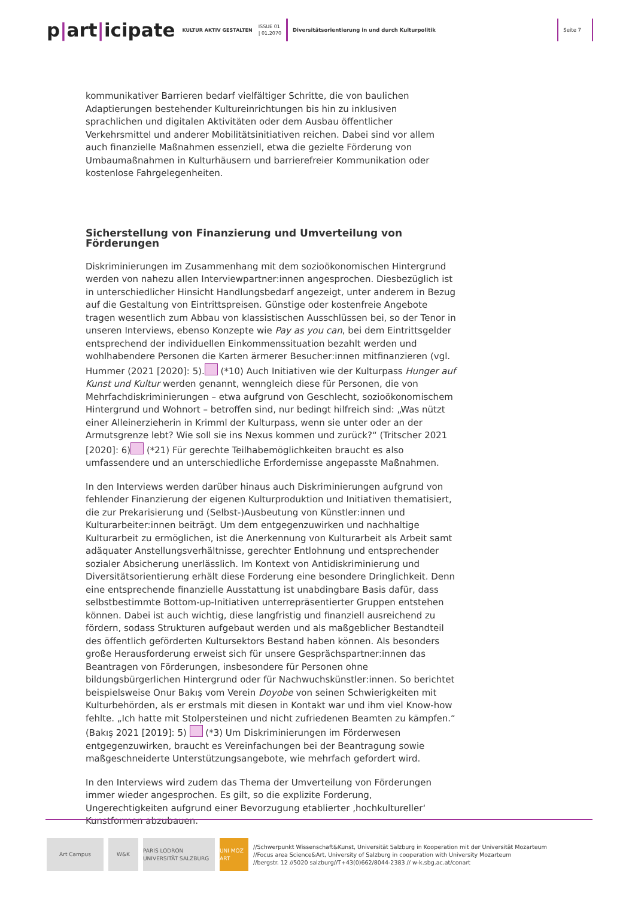p|art|icipate
KULTUR AKTIV GESTALTEN
ISSUE 01
| 01.2070
Diversitätsorientierung in und durch Kulturpolitik
Seite 7
kommunikativer Barrieren bedarf vielfältiger Schritte, die von baulichen Adaptierungen bestehender Kultureinrichtungen bis hin zu inklusiven sprachlichen und digitalen Aktivitäten oder dem Ausbau öffentlicher Verkehrsmittel und anderer Mobilitätsinitiativen reichen. Dabei sind vor allem auch finanzielle Maßnahmen essenziell, etwa die gezielte Förderung von Umbaumaßnahmen in Kulturhäusern und barrierefreier Kommunikation oder kostenlose Fahrgelegenheiten.
Sicherstellung von Finanzierung und Umverteilung von Förderungen
Diskriminierungen im Zusammenhang mit dem sozioökonomischen Hintergrund werden von nahezu allen Interviewpartner:innen angesprochen. Diesbezüglich ist in unterschiedlicher Hinsicht Handlungsbedarf angezeigt, unter anderem in Bezug auf die Gestaltung von Eintrittspreisen. Günstige oder kostenfreie Angebote tragen wesentlich zum Abbau von klassistischen Ausschlüssen bei, so der Tenor in unseren Interviews, ebenso Konzepte wie Pay as you can, bei dem Eintrittsgelder entsprechend der individuellen Einkommenssituation bezahlt werden und wohlhabendere Personen die Karten ärmerer Besucher:innen mitfinanzieren (vgl. Hummer (2021 [2020]: 5). (*10) Auch Initiativen wie der Kulturpass Hunger auf Kunst und Kultur werden genannt, wenngleich diese für Personen, die von Mehrfachdiskriminierungen – etwa aufgrund von Geschlecht, sozioökonomischem Hintergrund und Wohnort – betroffen sind, nur bedingt hilfreich sind: „Was nützt einer Alleinerzieherin in Krimml der Kulturpass, wenn sie unter oder an der Armutsgrenze lebt? Wie soll sie ins Nexus kommen und zurück?“ (Tritscher 2021 [2020]: 6) (*21) Für gerechte Teilhabemöglichkeiten braucht es also umfassendere und an unterschiedliche Erfordernisse angepasste Maßnahmen.
In den Interviews werden darüber hinaus auch Diskriminierungen aufgrund von fehlender Finanzierung der eigenen Kulturproduktion und Initiativen thematisiert, die zur Prekarisierung und (Selbst-)Ausbeutung von Künstler:innen und Kulturarbeiter:innen beiträgt. Um dem entgegenzuwirken und nachhaltige Kulturarbeit zu ermöglichen, ist die Anerkennung von Kulturarbeit als Arbeit samt adäquater Anstellungsverhältnisse, gerechter Entlohnung und entsprechender sozialer Absicherung unerlässlich. Im Kontext von Antidiskriminierung und Diversitätsorientierung erhält diese Forderung eine besondere Dringlichkeit. Denn eine entsprechende finanzielle Ausstattung ist unabdingbare Basis dafür, dass selbstbestimmte Bottom-up-Initiativen unterrepräsentierter Gruppen entstehen können. Dabei ist auch wichtig, diese langfristig und finanziell ausreichend zu fördern, sodass Strukturen aufgebaut werden und als maßgeblicher Bestandteil des öffentlich geförderten Kultursektors Bestand haben können. Als besonders große Herausforderung erweist sich für unsere Gesprächspartner:innen das Beantragen von Förderungen, insbesondere für Personen ohne bildungsbürgerlichen Hintergrund oder für Nachwuchskünstler:innen. So berichtet beispielsweise Onur Bakış vom Verein Doyobe von seinen Schwierigkeiten mit Kulturbehörden, als er erstmals mit diesen in Kontakt war und ihm viel Know-how fehlte. „Ich hatte mit Stolpersteinen und nicht zufriedenen Beamten zu kämpfen.“ (Bakış 2021 [2019]: 5) (*3) Um Diskriminierungen im Förderwesen entgegenzuwirken, braucht es Vereinfachungen bei der Beantragung sowie maßgeschneiderte Unterstützungsangebote, wie mehrfach gefordert wird.
In den Interviews wird zudem das Thema der Umverteilung von Förderungen immer wieder angesprochen. Es gilt, so die explizite Forderung, Ungerechtigkeiten aufgrund einer Bevorzugung etablierter ‚hochkultureller‘ Kunstformen abzubauen.
Art Campus W&K
PARIS LODRON UNIVERSITÄT SALZBURG
UNI MOZ ART
//Schwerpunkt Wissenschaft&Kunst, Universität Salzburg in Kooperation mit der Universität Mozarteum
//Focus area Science&Art, University of Salzburg in cooperation with University Mozarteum
//bergstr. 12 //5020 salzburg//T+43(0)662/8044-2383 // w-k.sbg.ac.at/conart